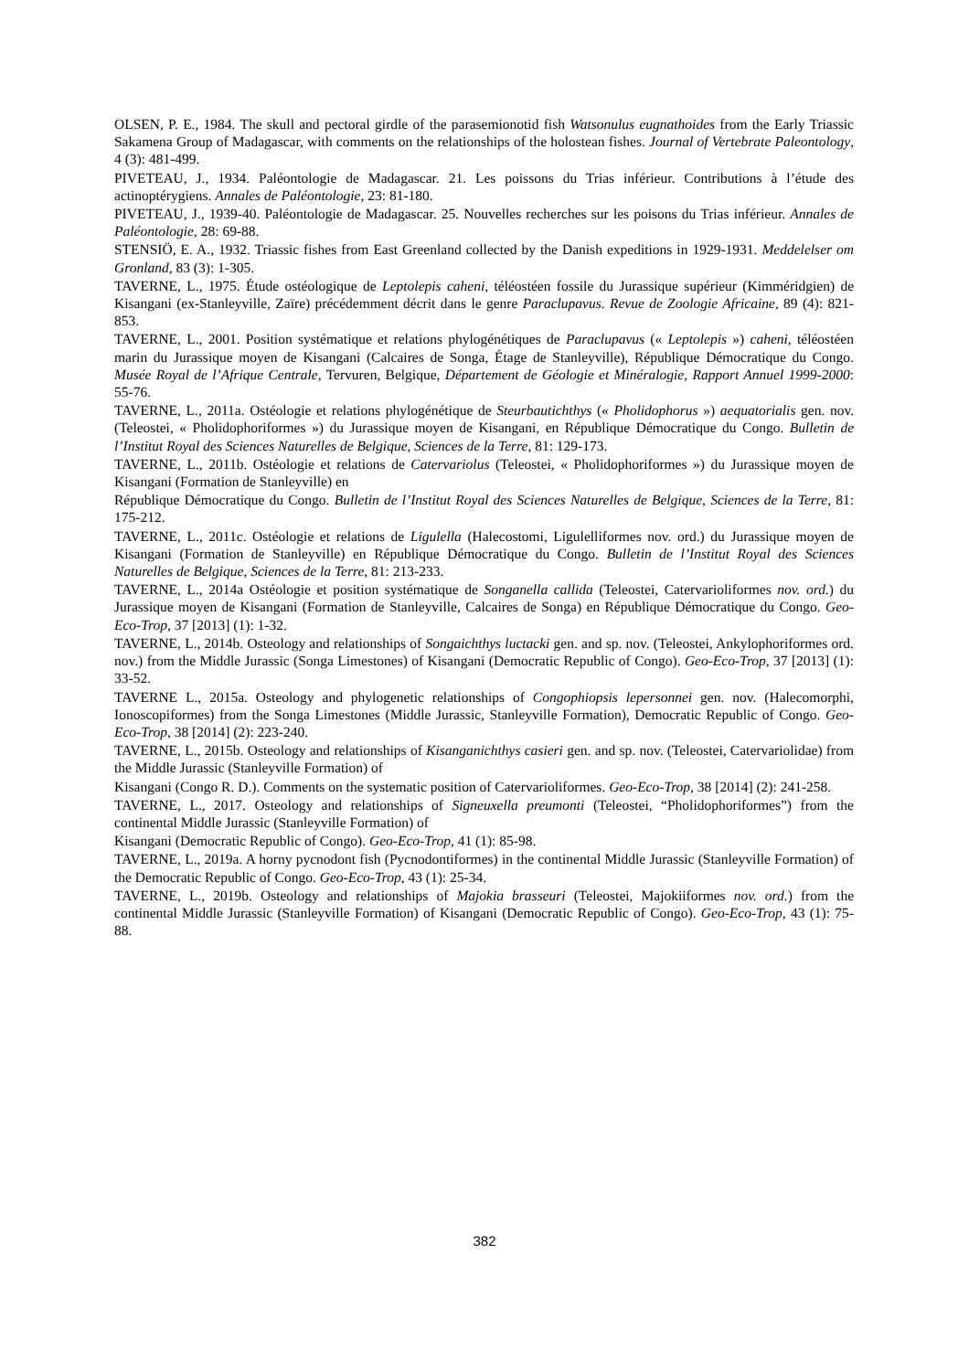OLSEN, P. E., 1984. The skull and pectoral girdle of the parasemionotid fish Watsonulus eugnathoides from the Early Triassic Sakamena Group of Madagascar, with comments on the relationships of the holostean fishes. Journal of Vertebrate Paleontology, 4 (3): 481-499.
PIVETEAU, J., 1934. Paléontologie de Madagascar. 21. Les poissons du Trias inférieur. Contributions à l’étude des actinoptérygiens. Annales de Paléontologie, 23: 81-180.
PIVETEAU, J., 1939-40. Paléontologie de Madagascar. 25. Nouvelles recherches sur les poisons du Trias inférieur. Annales de Paléontologie, 28: 69-88.
STENSIÖ, E. A., 1932. Triassic fishes from East Greenland collected by the Danish expeditions in 1929-1931. Meddelelser om Gronland, 83 (3): 1-305.
TAVERNE, L., 1975. Étude ostéologique de Leptolepis caheni, téléostéen fossile du Jurassique supérieur (Kimméridgien) de Kisangani (ex-Stanleyville, Zaïre) précédemment décrit dans le genre Paraclupavus. Revue de Zoologie Africaine, 89 (4): 821-853.
TAVERNE, L., 2001. Position systématique et relations phylogénétiques de Paraclupavus (« Leptolepis ») caheni, téléostéen marin du Jurassique moyen de Kisangani (Calcaires de Songa, Étage de Stanleyville), République Démocratique du Congo. Musée Royal de l’Afrique Centrale, Tervuren, Belgique, Département de Géologie et Minéralogie, Rapport Annuel 1999-2000: 55-76.
TAVERNE, L., 2011a. Ostéologie et relations phylogénétique de Steurbautichthys (« Pholidophorus ») aequatorialis gen. nov. (Teleostei, « Pholidophoriformes ») du Jurassique moyen de Kisangani, en République Démocratique du Congo. Bulletin de l’Institut Royal des Sciences Naturelles de Belgique, Sciences de la Terre, 81: 129-173.
TAVERNE, L., 2011b. Ostéologie et relations de Catervariolus (Teleostei, « Pholidophoriformes ») du Jurassique moyen de Kisangani (Formation de Stanleyville) en
République Démocratique du Congo. Bulletin de l’Institut Royal des Sciences Naturelles de Belgique, Sciences de la Terre, 81: 175-212.
TAVERNE, L., 2011c. Ostéologie et relations de Ligulella (Halecostomi, Ligulelliformes nov. ord.) du Jurassique moyen de Kisangani (Formation de Stanleyville) en République Démocratique du Congo. Bulletin de l’Institut Royal des Sciences Naturelles de Belgique, Sciences de la Terre, 81: 213-233.
TAVERNE, L., 2014a Ostéologie et position systématique de Songanella callida (Teleostei, Catervarioliformes nov. ord.) du Jurassique moyen de Kisangani (Formation de Stanleyville, Calcaires de Songa) en République Démocratique du Congo. Geo-Eco-Trop, 37 [2013] (1): 1-32.
TAVERNE, L., 2014b. Osteology and relationships of Songaichthys luctacki gen. and sp. nov. (Teleostei, Ankylophoriformes ord. nov.) from the Middle Jurassic (Songa Limestones) of Kisangani (Democratic Republic of Congo). Geo-Eco-Trop, 37 [2013] (1): 33-52.
TAVERNE L., 2015a. Osteology and phylogenetic relationships of Congophiopsis lepersonnei gen. nov. (Halecomorphi, Ionoscopiformes) from the Songa Limestones (Middle Jurassic, Stanleyville Formation), Democratic Republic of Congo. Geo-Eco-Trop, 38 [2014] (2): 223-240.
TAVERNE, L., 2015b. Osteology and relationships of Kisanganichthys casieri gen. and sp. nov. (Teleostei, Catervariolidae) from the Middle Jurassic (Stanleyville Formation) of
Kisangani (Congo R. D.). Comments on the systematic position of Catervarioliformes. Geo-Eco-Trop, 38 [2014] (2): 241-258.
TAVERNE, L., 2017. Osteology and relationships of Signeuxella preumonti (Teleostei, “Pholidophoriformes”) from the continental Middle Jurassic (Stanleyville Formation) of
Kisangani (Democratic Republic of Congo). Geo-Eco-Trop, 41 (1): 85-98.
TAVERNE, L., 2019a. A horny pycnodont fish (Pycnodontiformes) in the continental Middle Jurassic (Stanleyville Formation) of the Democratic Republic of Congo. Geo-Eco-Trop, 43 (1): 25-34.
TAVERNE, L., 2019b. Osteology and relationships of Majokia brasseuri (Teleostei, Majokiiformes nov. ord.) from the continental Middle Jurassic (Stanleyville Formation) of Kisangani (Democratic Republic of Congo). Geo-Eco-Trop, 43 (1): 75-88.
382